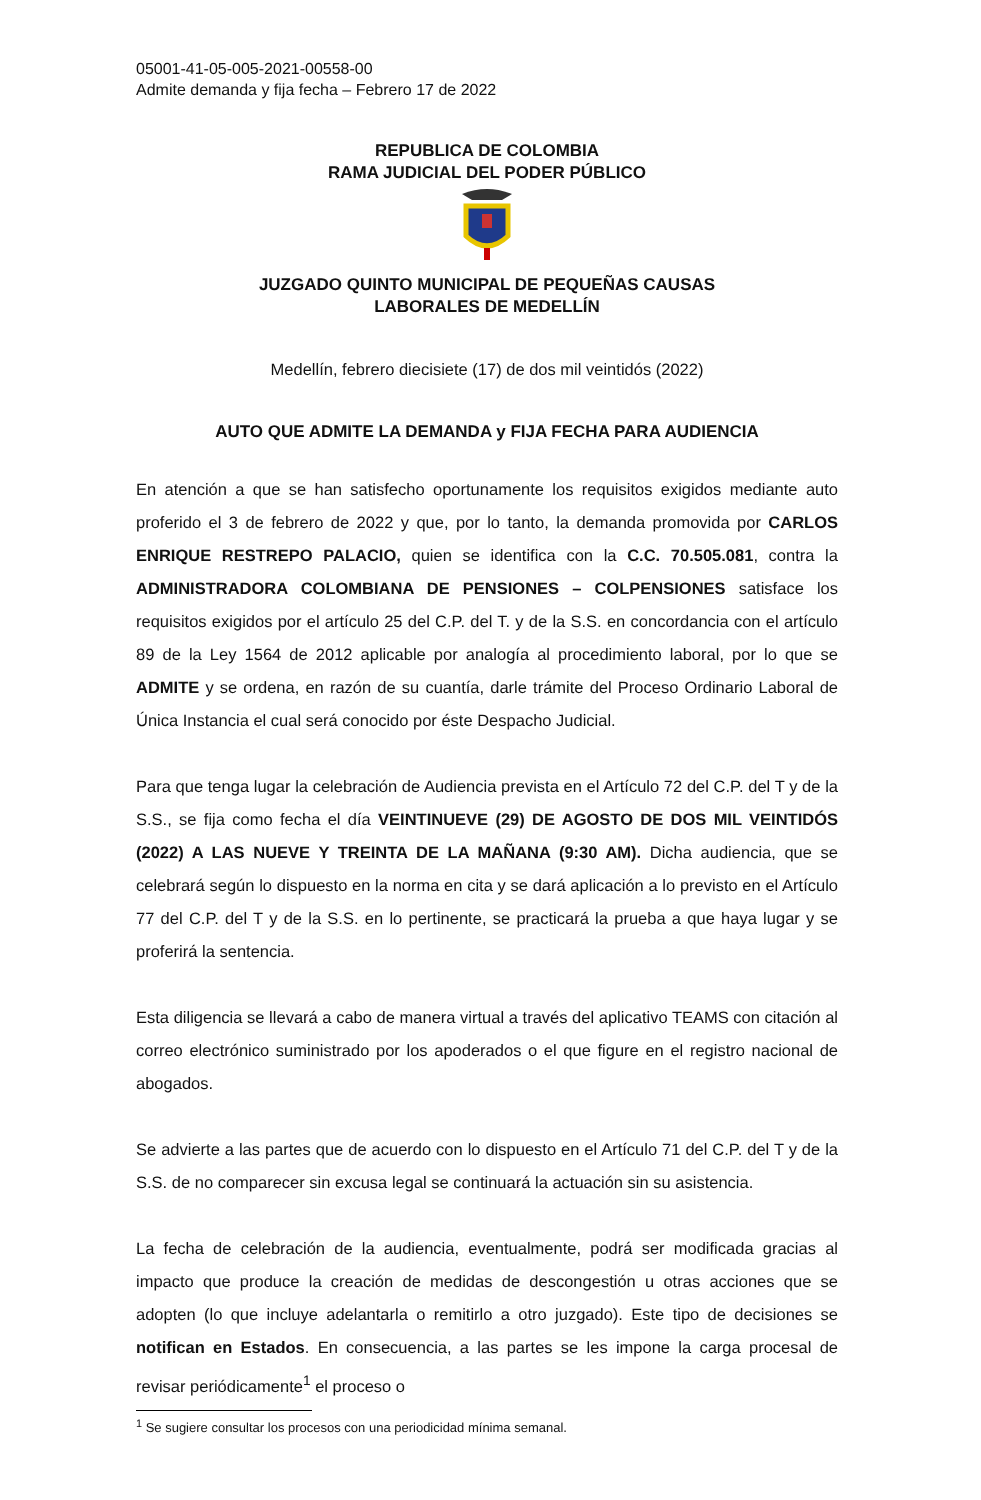05001-41-05-005-2021-00558-00
Admite demanda y fija fecha – Febrero 17 de 2022
REPUBLICA DE COLOMBIA
RAMA JUDICIAL DEL PODER PÚBLICO
JUZGADO QUINTO MUNICIPAL DE PEQUEÑAS CAUSAS
LABORALES DE MEDELLÍN
Medellín, febrero diecisiete (17) de dos mil veintidós (2022)
AUTO QUE ADMITE LA DEMANDA y FIJA FECHA PARA AUDIENCIA
En atención a que se han satisfecho oportunamente los requisitos exigidos mediante auto proferido el 3 de febrero de 2022 y que, por lo tanto, la demanda promovida por CARLOS ENRIQUE RESTREPO PALACIO, quien se identifica con la C.C. 70.505.081, contra la ADMINISTRADORA COLOMBIANA DE PENSIONES – COLPENSIONES satisface los requisitos exigidos por el artículo 25 del C.P. del T. y de la S.S. en concordancia con el artículo 89 de la Ley 1564 de 2012 aplicable por analogía al procedimiento laboral, por lo que se ADMITE y se ordena, en razón de su cuantía, darle trámite del Proceso Ordinario Laboral de Única Instancia el cual será conocido por éste Despacho Judicial.
Para que tenga lugar la celebración de Audiencia prevista en el Artículo 72 del C.P. del T y de la S.S., se fija como fecha el día VEINTINUEVE (29) DE AGOSTO DE DOS MIL VEINTIDÓS (2022) A LAS NUEVE Y TREINTA DE LA MAÑANA (9:30 AM). Dicha audiencia, que se celebrará según lo dispuesto en la norma en cita y se dará aplicación a lo previsto en el Artículo 77 del C.P. del T y de la S.S. en lo pertinente, se practicará la prueba a que haya lugar y se proferirá la sentencia.
Esta diligencia se llevará a cabo de manera virtual a través del aplicativo TEAMS con citación al correo electrónico suministrado por los apoderados o el que figure en el registro nacional de abogados.
Se advierte a las partes que de acuerdo con lo dispuesto en el Artículo 71 del C.P. del T y de la S.S. de no comparecer sin excusa legal se continuará la actuación sin su asistencia.
La fecha de celebración de la audiencia, eventualmente, podrá ser modificada gracias al impacto que produce la creación de medidas de descongestión u otras acciones que se adopten (lo que incluye adelantarla o remitirlo a otro juzgado). Este tipo de decisiones se notifican en Estados. En consecuencia, a las partes se les impone la carga procesal de revisar periódicamente<sup>1</sup> el proceso o
<sup>1</sup> Se sugiere consultar los procesos con una periodicidad mínima semanal.